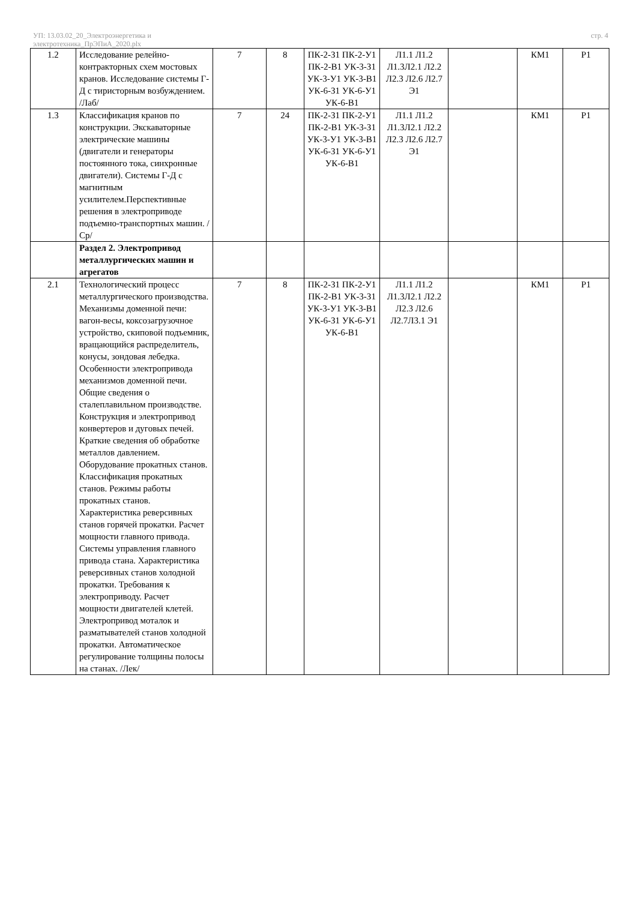УП: 13.03.02_20_Электроэнергетика и
электротехника_ПрЭПиА_2020.plx
стр. 4
| 1.2 | Исследование релейно-контракторных схем мостовых кранов. Исследование системы Г-Д с тиристорным возбуждением. /Лаб/ | 7 | 8 | ПК-2-З1 ПК-2-У1 ПК-2-В1 УК-3-З1 УК-3-У1 УК-3-В1 УК-6-З1 УК-6-У1 УК-6-В1 | Л1.1 Л1.2 Л1.3Л2.1 Л2.2 Л2.3 Л2.6 Л2.7 Э1 | | КМ1 | Р1 |
| 1.3 | Классификация кранов по конструкции. Экскаваторные электрические машины (двигатели и генераторы постоянного тока, синхронные двигатели). Системы Г-Д с магнитным усилителем.Перспективные решения в электроприводе подъемно-транспортных машин. /Ср/ | 7 | 24 | ПК-2-З1 ПК-2-У1 ПК-2-В1 УК-3-З1 УК-3-У1 УК-3-В1 УК-6-З1 УК-6-У1 УК-6-В1 | Л1.1 Л1.2 Л1.3Л2.1 Л2.2 Л2.3 Л2.6 Л2.7 Э1 | | КМ1 | Р1 |
| | Раздел 2. Электропривод металлургических машин и агрегатов | | | | | | | |
| 2.1 | Технологический процесс металлургического производства. Механизмы доменной печи: вагон-весы, коксозагрузочное устройство, скиповой подъемник, вращающийся распределитель, конусы, зондовая лебедка. Особенности электропривода механизмов доменной печи. Общие сведения о сталеплавильном производстве. Конструкция и электропривод конвертеров и дуговых печей. Краткие сведения об обработке металлов давлением. Оборудование прокатных станов. Классификация прокатных станов. Режимы работы прокатных станов. Характеристика реверсивных станов горячей прокатки. Расчет мощности главного привода. Системы управления главного привода стана. Характеристика реверсивных станов холодной прокатки. Требования к электроприводу. Расчет мощности двигателей клетей. Электропривод моталок и разматывателей станов холодной прокатки. Автоматическое регулирование толщины полосы на станах. /Лек/ | 7 | 8 | ПК-2-З1 ПК-2-У1 ПК-2-В1 УК-3-З1 УК-3-У1 УК-3-В1 УК-6-З1 УК-6-У1 УК-6-В1 | Л1.1 Л1.2 Л1.3Л2.1 Л2.2 Л2.3 Л2.6 Л2.7Л3.1 Э1 | | КМ1 | Р1 |